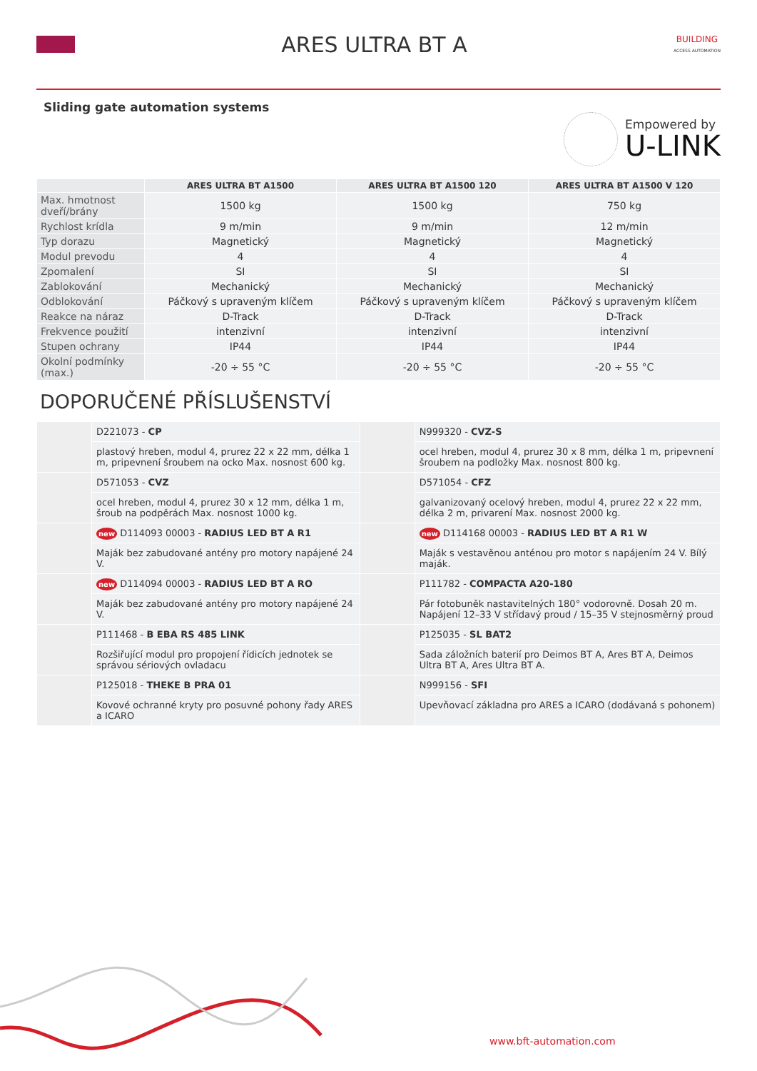ARES ULTRA BT A
BUILDING
ACCESS AUTOMATION
Sliding gate automation systems
Empowered by
U-LINK
| | ARES ULTRA BT A1500 | ARES ULTRA BT A1500 120 | ARES ULTRA BT A1500 V 120 |
| --- | --- | --- | --- |
| Max. hmotnost dveří/brány | 1500 kg | 1500 kg | 750 kg |
| Rychlost krídla | 9 m/min | 9 m/min | 12 m/min |
| Typ dorazu | Magnetický | Magnetický | Magnetický |
| Modul prevodu | 4 | 4 | 4 |
| Zpomalení | SI | SI | SI |
| Zablokování | Mechanický | Mechanický | Mechanický |
| Odblokování | Páčkový s upraveným klíčem | Páčkový s upraveným klíčem | Páčkový s upraveným klíčem |
| Reakce na náraz | D-Track | D-Track | D-Track |
| Frekvence použití | intenzivní | intenzivní | intenzivní |
| Stupen ochrany | IP44 | IP44 | IP44 |
| Okolní podmínky (max.) | -20 ÷ 55 °C | -20 ÷ 55 °C | -20 ÷ 55 °C |
DOPORUČENÉ PŘÍSLUŠENSTVÍ
| | D221073 - CP | | N999320 - CVZ-S |
| | plastový hreben, modul 4, prurez 22 x 22 mm, délka 1 m, pripevnení šroubem na ocko Max. nosnost 600 kg. | | ocel hreben, modul 4, prurez 30 x 8 mm, délka 1 m, pripevnení šroubem na podložky Max. nosnost 800 kg. |
| | D571053 - CVZ | | D571054 - CFZ |
| | ocel hreben, modul 4, prurez 30 x 12 mm, délka 1 m, šroub na podpěrách Max. nosnost 1000 kg. | | galvanizovaný ocelový hreben, modul 4, prurez 22 x 22 mm, délka 2 m, privarení Max. nosnost 2000 kg. |
| | new D114093 00003 - RADIUS LED BT A R1 | | new D114168 00003 - RADIUS LED BT A R1 W |
| | Maják bez zabudované antény pro motory napájené 24 V. | | Maják s vestavěnou anténou pro motor s napájením 24 V. Bílý maják. |
| | new D114094 00003 - RADIUS LED BT A RO | | P111782 - COMPACTA A20-180 |
| | Maják bez zabudované antény pro motory napájené 24 V. | | Pár fotobuněk nastavitelných 180° vodorovně. Dosah 20 m. Napájení 12–33 V střídavý proud / 15–35 V stejnosměrný proud |
| | P111468 - B EBA RS 485 LINK | | P125035 - SL BAT2 |
| | Rozšiřující modul pro propojení řídicích jednotek se správou sériových ovladacu | | Sada záložních baterií pro Deimos BT A, Ares BT A, Deimos Ultra BT A, Ares Ultra BT A. |
| | P125018 - THEKE B PRA 01 | | N999156 - SFI |
| | Kovové ochranné kryty pro posuvné pohony řady ARES a ICARO | | Upevňovací základna pro ARES a ICARO (dodávaná s pohonem) |
www.bft-automation.com